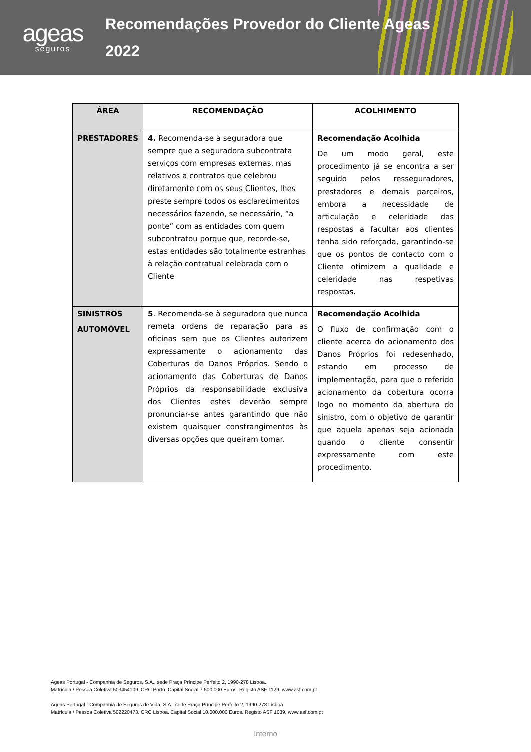ageas
seguros
Recomendações Provedor do Cliente Ageas
2022
| ÁREA | RECOMENDAÇÃO | ACOLHIMENTO |
| --- | --- | --- |
| PRESTADORES | 4. Recomenda-se à seguradora que sempre que a seguradora subcontrata serviços com empresas externas, mas relativos a contratos que celebrou diretamente com os seus Clientes, lhes preste sempre todos os esclarecimentos necessários fazendo, se necessário, “a ponte” com as entidades com quem subcontratou porque que, recorde-se, estas entidades são totalmente estranhas à relação contratual celebrada com o Cliente | Recomendação Acolhida De um modo geral, este procedimento já se encontra a ser seguido pelos resseguradores, prestadores e demais parceiros, embora a necessidade de articulação e celeridade das respostas a facultar aos clientes tenha sido reforçada, garantindo-se que os pontos de contacto com o Cliente otimizem a qualidade e celeridade nas respetivas respostas. |
| SINISTROS AUTOMÓVEL | 5 . Recomenda-se à seguradora que nunca remeta ordens de reparação para as oficinas sem que os Clientes autorizem expressamente o acionamento das Coberturas de Danos Próprios. Sendo o acionamento das Coberturas de Danos Próprios da responsabilidade exclusiva dos Clientes estes deverão sempre pronunciar-se antes garantindo que não existem quaisquer constrangimentos às diversas opções que queiram tomar. | Recomendação Acolhida O fluxo de confirmação com o cliente acerca do acionamento dos Danos Próprios foi redesenhado, estando em processo de implementação, para que o referido acionamento da cobertura ocorra logo no momento da abertura do sinistro, com o objetivo de garantir que aquela apenas seja acionada quando o cliente consentir expressamente com este procedimento. |
Ageas Portugal - Companhia de Seguros, S.A., sede Praça Príncipe Perfeito 2, 1990-278 Lisboa.
Matrícula / Pessoa Coletiva 503454109. CRC Porto. Capital Social 7.500.000 Euros. Registo ASF 1129, www.asf.com.pt
Ageas Portugal - Companhia de Seguros de Vida, S.A., sede Praça Príncipe Perfeito 2, 1990-278 Lisboa.
Matrícula / Pessoa Coletiva 502220473. CRC Lisboa. Capital Social 10.000.000 Euros. Registo ASF 1039, www.asf.com.pt
Interno